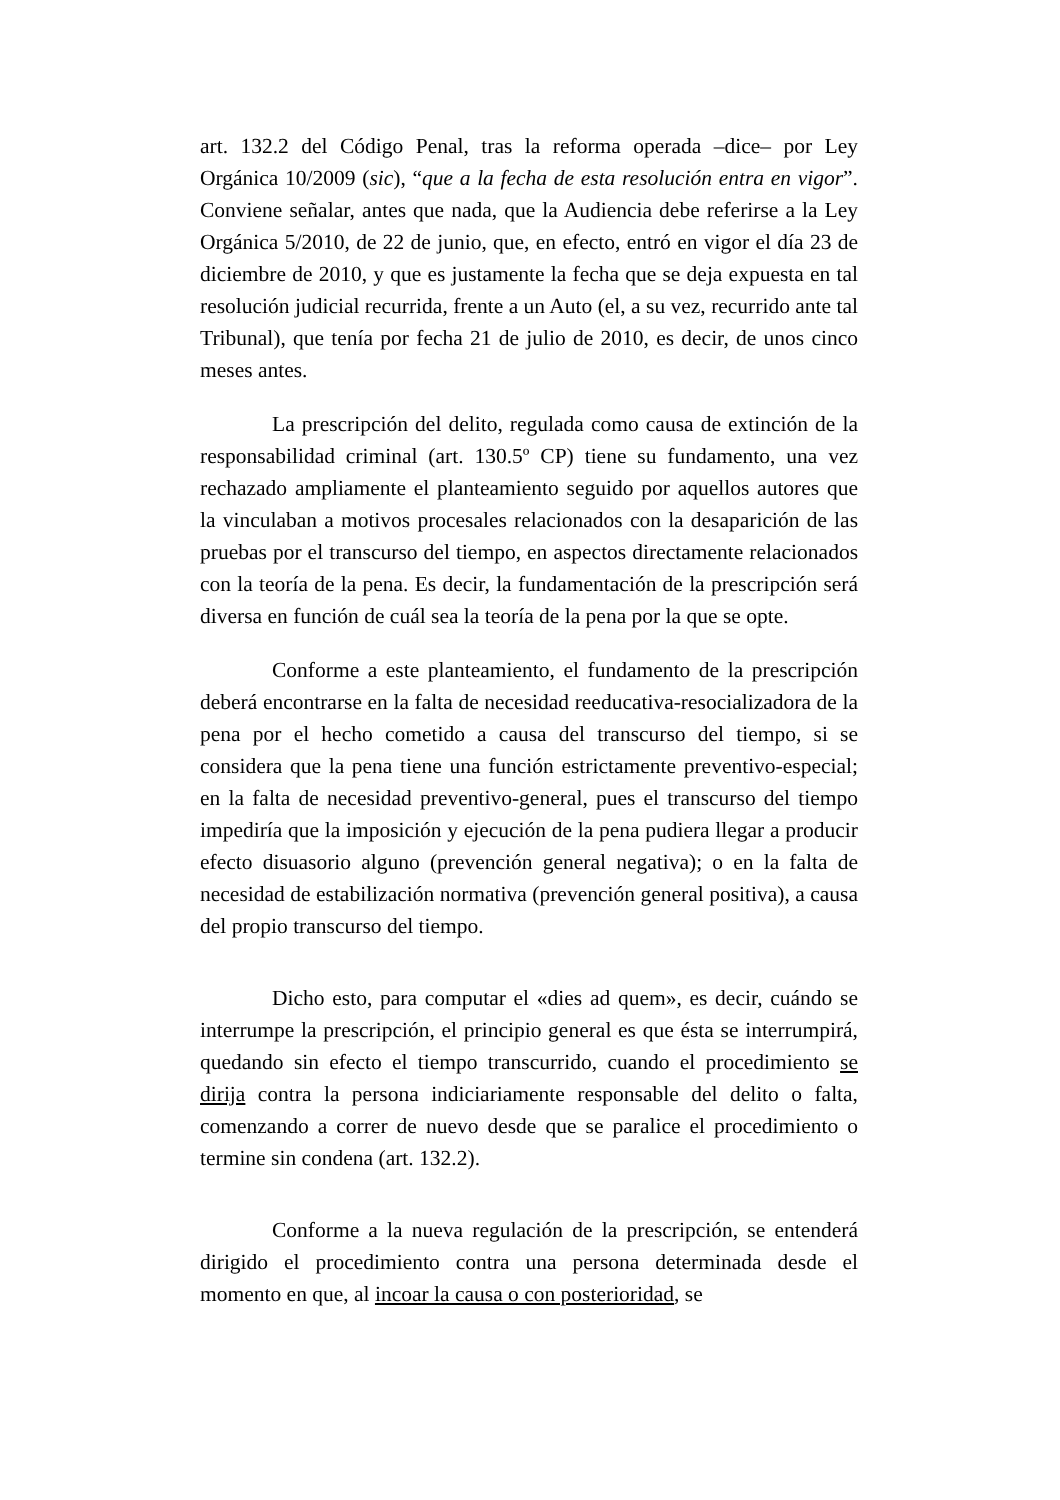art. 132.2 del Código Penal, tras la reforma operada –dice– por Ley Orgánica 10/2009 (sic), “que a la fecha de esta resolución entra en vigor”. Conviene señalar, antes que nada, que la Audiencia debe referirse a la Ley Orgánica 5/2010, de 22 de junio, que, en efecto, entró en vigor el día 23 de diciembre de 2010, y que es justamente la fecha que se deja expuesta en tal resolución judicial recurrida, frente a un Auto (el, a su vez, recurrido ante tal Tribunal), que tenía por fecha 21 de julio de 2010, es decir, de unos cinco meses antes.
La prescripción del delito, regulada como causa de extinción de la responsabilidad criminal (art. 130.5º CP) tiene su fundamento, una vez rechazado ampliamente el planteamiento seguido por aquellos autores que la vinculaban a motivos procesales relacionados con la desaparición de las pruebas por el transcurso del tiempo, en aspectos directamente relacionados con la teoría de la pena. Es decir, la fundamentación de la prescripción será diversa en función de cuál sea la teoría de la pena por la que se opte.
Conforme a este planteamiento, el fundamento de la prescripción deberá encontrarse en la falta de necesidad reeducativa-resocializadora de la pena por el hecho cometido a causa del transcurso del tiempo, si se considera que la pena tiene una función estrictamente preventivo-especial; en la falta de necesidad preventivo-general, pues el transcurso del tiempo impediría que la imposición y ejecución de la pena pudiera llegar a producir efecto disuasorio alguno (prevención general negativa); o en la falta de necesidad de estabilización normativa (prevención general positiva), a causa del propio transcurso del tiempo.
Dicho esto, para computar el «dies ad quem», es decir, cuándo se interrumpe la prescripción, el principio general es que ésta se interrumpirá, quedando sin efecto el tiempo transcurrido, cuando el procedimiento se dirija contra la persona indiciariamente responsable del delito o falta, comenzando a correr de nuevo desde que se paralice el procedimiento o termine sin condena (art. 132.2).
Conforme a la nueva regulación de la prescripción, se entenderá dirigido el procedimiento contra una persona determinada desde el momento en que, al incoar la causa o con posterioridad, se